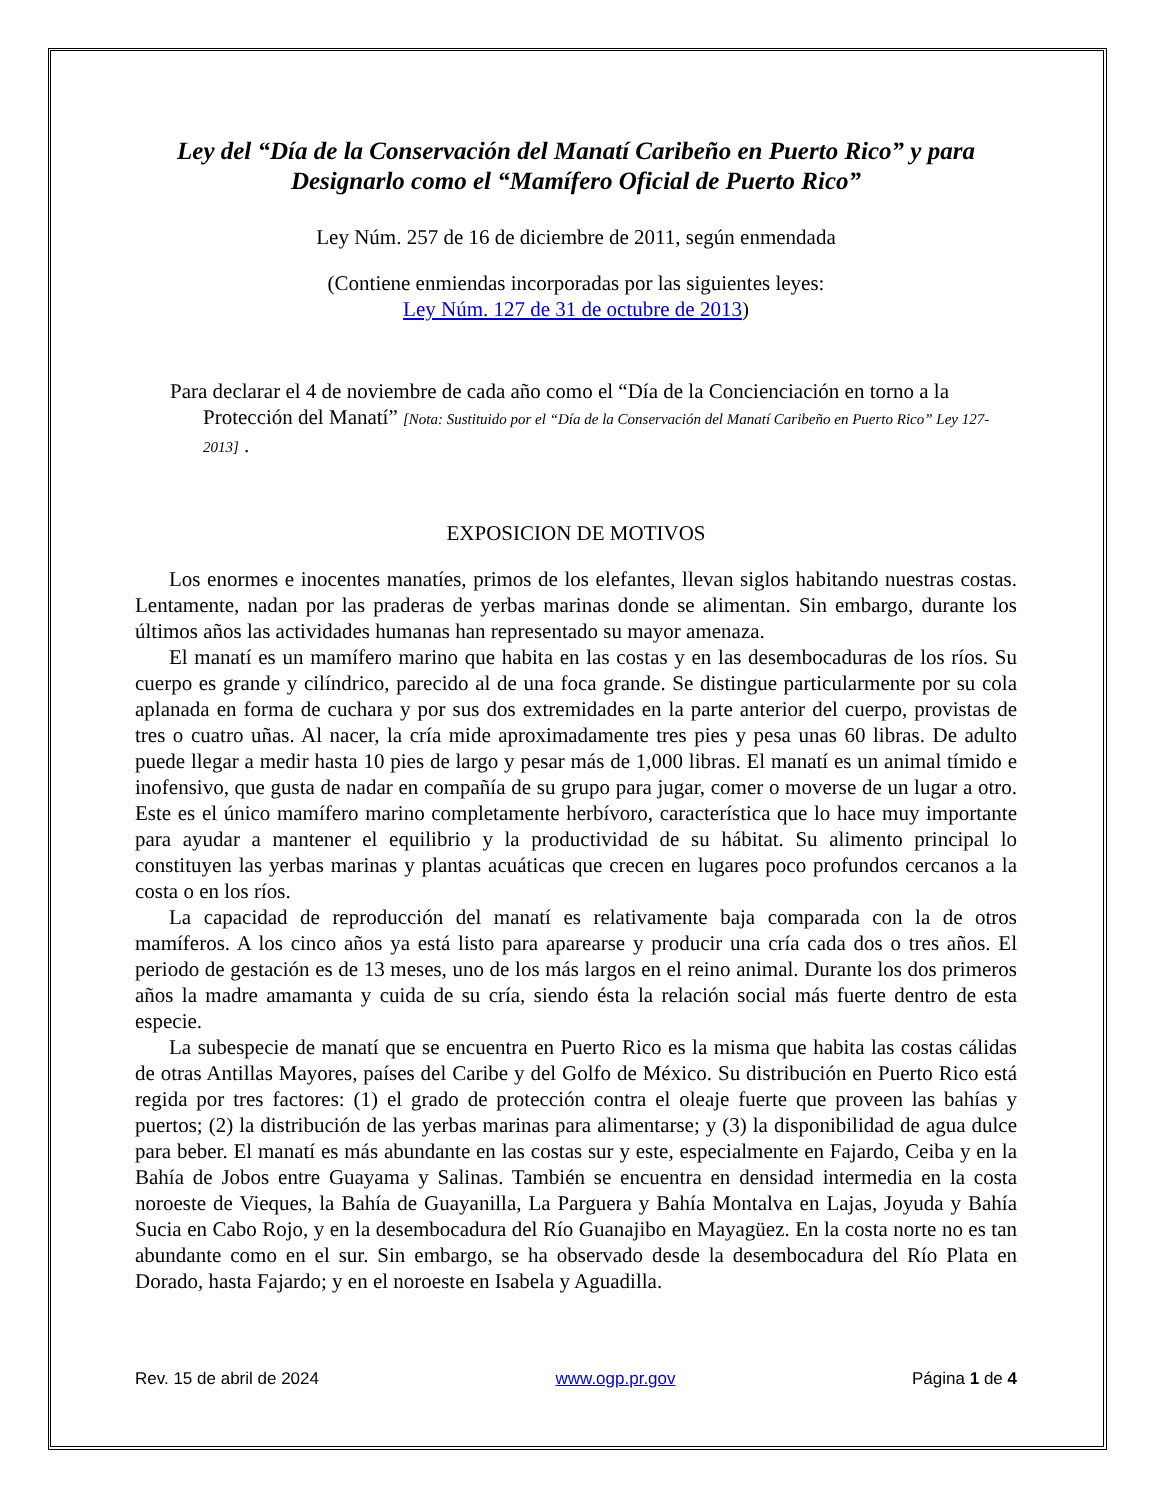Ley del “Día de la Conservación del Manatí Caribeño en Puerto Rico” y para Designarlo como el “Mamífero Oficial de Puerto Rico”
Ley Núm. 257 de 16 de diciembre de 2011, según enmendada
(Contiene enmiendas incorporadas por las siguientes leyes:
Ley Núm. 127 de 31 de octubre de 2013)
Para declarar el 4 de noviembre de cada año como el “Día de la Concienciación en torno a la Protección del Manatí” [Nota: Sustituido por el “Día de la Conservación del Manatí Caribeño en Puerto Rico” Ley 127-2013] .
EXPOSICION DE MOTIVOS
Los enormes e inocentes manatíes, primos de los elefantes, llevan siglos habitando nuestras costas. Lentamente, nadan por las praderas de yerbas marinas donde se alimentan. Sin embargo, durante los últimos años las actividades humanas han representado su mayor amenaza.
El manatí es un mamífero marino que habita en las costas y en las desembocaduras de los ríos. Su cuerpo es grande y cilíndrico, parecido al de una foca grande. Se distingue particularmente por su cola aplanada en forma de cuchara y por sus dos extremidades en la parte anterior del cuerpo, provistas de tres o cuatro uñas. Al nacer, la cría mide aproximadamente tres pies y pesa unas 60 libras. De adulto puede llegar a medir hasta 10 pies de largo y pesar más de 1,000 libras. El manatí es un animal tímido e inofensivo, que gusta de nadar en compañía de su grupo para jugar, comer o moverse de un lugar a otro. Este es el único mamífero marino completamente herbívoro, característica que lo hace muy importante para ayudar a mantener el equilibrio y la productividad de su hábitat. Su alimento principal lo constituyen las yerbas marinas y plantas acuáticas que crecen en lugares poco profundos cercanos a la costa o en los ríos.
La capacidad de reproducción del manatí es relativamente baja comparada con la de otros mamíferos. A los cinco años ya está listo para aparearse y producir una cría cada dos o tres años. El periodo de gestación es de 13 meses, uno de los más largos en el reino animal. Durante los dos primeros años la madre amamanta y cuida de su cría, siendo ésta la relación social más fuerte dentro de esta especie.
La subespecie de manatí que se encuentra en Puerto Rico es la misma que habita las costas cálidas de otras Antillas Mayores, países del Caribe y del Golfo de México. Su distribución en Puerto Rico está regida por tres factores: (1) el grado de protección contra el oleaje fuerte que proveen las bahías y puertos; (2) la distribución de las yerbas marinas para alimentarse; y (3) la disponibilidad de agua dulce para beber. El manatí es más abundante en las costas sur y este, especialmente en Fajardo, Ceiba y en la Bahía de Jobos entre Guayama y Salinas. También se encuentra en densidad intermedia en la costa noroeste de Vieques, la Bahía de Guayanilla, La Parguera y Bahía Montalva en Lajas, Joyuda y Bahía Sucia en Cabo Rojo, y en la desembocadura del Río Guanajibo en Mayagüez. En la costa norte no es tan abundante como en el sur. Sin embargo, se ha observado desde la desembocadura del Río Plata en Dorado, hasta Fajardo; y en el noroeste en Isabela y Aguadilla.
Rev. 15 de abril de 2024 www.ogp.pr.gov Página 1 de 4